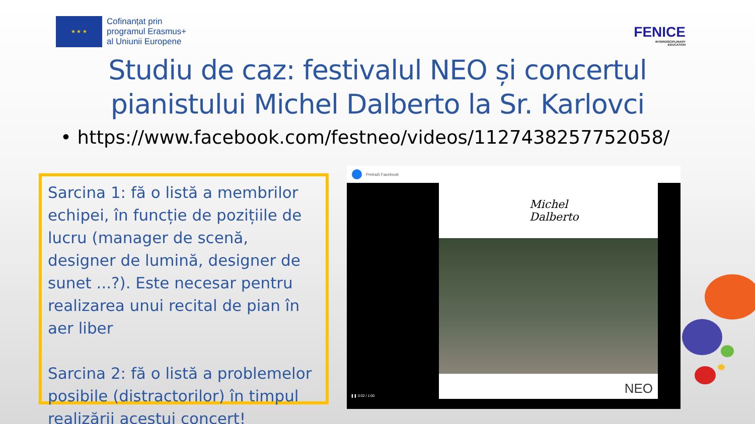★ ★ ★
Cofinanțat prin
programul Erasmus+
al Uniunii Europene
FENICE
INTERDISCIPLINARY
EDUCATION
Studiu de caz: festivalul NEO și concertul
pianistului Michel Dalberto la Sr. Karlovci
• https://www.facebook.com/festneo/videos/1127438257752058/
Sarcina 1: fă o listă a membrilor echipei, în funcție de pozițiile de lucru (manager de scenă, designer de lumină, designer de sunet ...?). Este necesar pentru realizarea unui recital de pian în aer liber
Sarcina 2: fă o listă a problemelor posibile (distractorilor) în timpul realizării acestui concert!
Pretraži Facebook
Michel
Dalberto
NEO
❚❚ 0:02 / 1:00